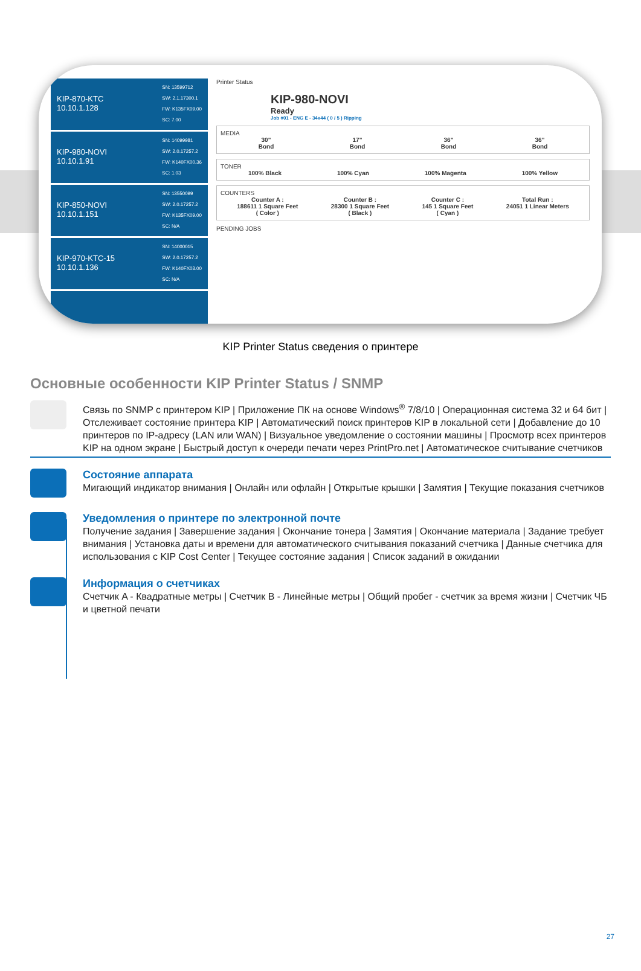KIP-870-KTC
10.10.1.128
SN: 13599712
SW: 2.1.17300.1
FW: K135FX09.00
SC: 7.00
KIP-980-NOVI
10.10.1.91
SN: 14099981
SW: 2.0.17257.2
FW: K140FX00.36
SC: 1.03
KIP-850-NOVI
10.10.1.151
SN: 13550099
SW: 2.0.17257.2
FW: K135FX09.00
SC: N/A
KIP-970-KTC-15
10.10.1.136
SN: 14000015
SW: 2.0.17257.2
FW: K140FX03.00
SC: N/A
Printer Status
KIP-980-NOVI
Ready
Job #01 - ENG E - 34x44 ( 0 / 5 ) Ripping
MEDIA
30"
Bond 17"
Bond 36"
Bond 36"
Bond
TONER
100% Black 100% Cyan 100% Magenta 100% Yellow
COUNTERS
Counter A :
188611 1 Square Feet
( Color ) Counter B :
28300 1 Square Feet
( Black ) Counter C :
145 1 Square Feet
( Cyan ) Total Run :
24051 1 Linear Meters
PENDING JOBS
KIP Printer Status сведения о принтере
Основные особенности KIP Printer Status / SNMP
Связь по SNMP с принтером KIP | Приложение ПК на основе Windows<sup>®</sup> 7/8/10 | Операционная система 32 и 64 бит | Отслеживает состояние принтера KIP | Автоматический поиск принтеров KIP в локальной сети | Добавление до 10 принтеров по IP-адресу (LAN или WAN) | Визуальное уведомление о состоянии машины | Просмотр всех принтеров KIP на одном экране | Быстрый доступ к очереди печати через PrintPro.net | Автоматическое считывание счетчиков
Состояние аппарата
Мигающий индикатор внимания | Онлайн или офлайн | Открытые крышки | Замятия | Текущие показания счетчиков
Уведомления о принтере по электронной почте
Получение задания | Завершение задания | Окончание тонера | Замятия | Окончание материала | Задание требует внимания | Установка даты и времени для автоматического считывания показаний счетчика | Данные счетчика для использования с KIP Cost Center | Текущее состояние задания | Список заданий в ожидании
Информация о счетчиках
Счетчик A - Квадратные метры | Счетчик B - Линейные метры | Общий пробег - счетчик за время жизни | Счетчик ЧБ и цветной печати
27